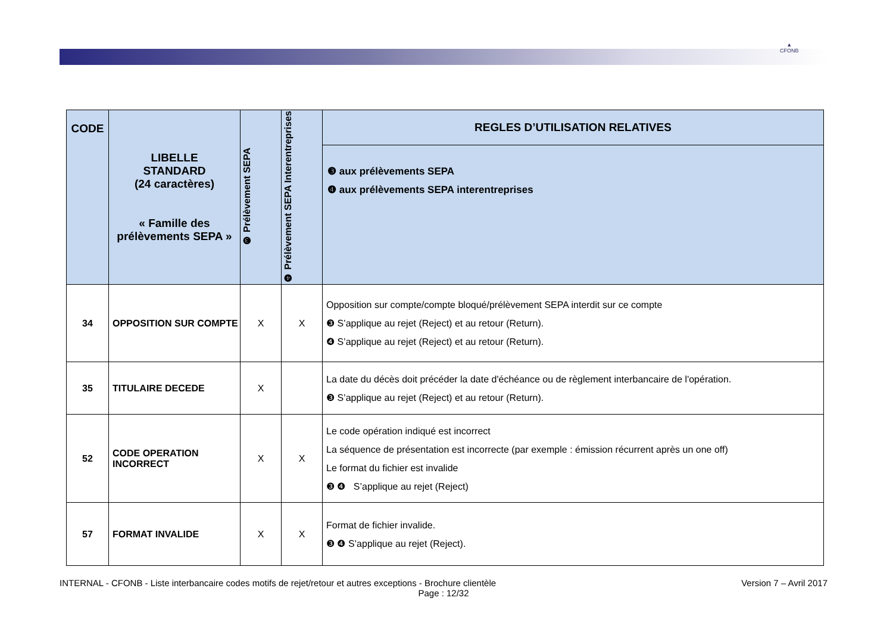▲
CFONB
| CODE | LIBELLE STANDARD (24 caractères) « Famille des prélèvements SEPA » | ❸ Prélèvement SEPA | ❹ Prélèvement SEPA Interentreprises | REGLES D’UTILISATION RELATIVES |
| --- | --- | --- | --- | --- |
| | | | | ❸ aux prélèvements SEPA ❹ aux prélèvements SEPA interentreprises |
| 34 | OPPOSITION SUR COMPTE | X | X | Opposition sur compte/compte bloqué/prélèvement SEPA interdit sur ce compte ❸ S’applique au rejet (Reject) et au retour (Return). ❹ S’applique au rejet (Reject) et au retour (Return). |
| 35 | TITULAIRE DECEDE | X | | La date du décès doit précéder la date d'échéance ou de règlement interbancaire de l'opération. ❸ S’applique au rejet (Reject) et au retour (Return). |
| 52 | CODE OPERATION INCORRECT | X | X | Le code opération indiqué est incorrect La séquence de présentation est incorrecte (par exemple : émission récurrent après un one off) Le format du fichier est invalide ❸ ❹ S’applique au rejet (Reject) |
| 57 | FORMAT INVALIDE | X | X | Format de fichier invalide. ❸ ❹ S’applique au rejet (Reject). |
INTERNAL - CFONB - Liste interbancaire codes motifs de rejet/retour et autres exceptions - Brochure clientèle Version 7 – Avril 2017
Page : 12/32